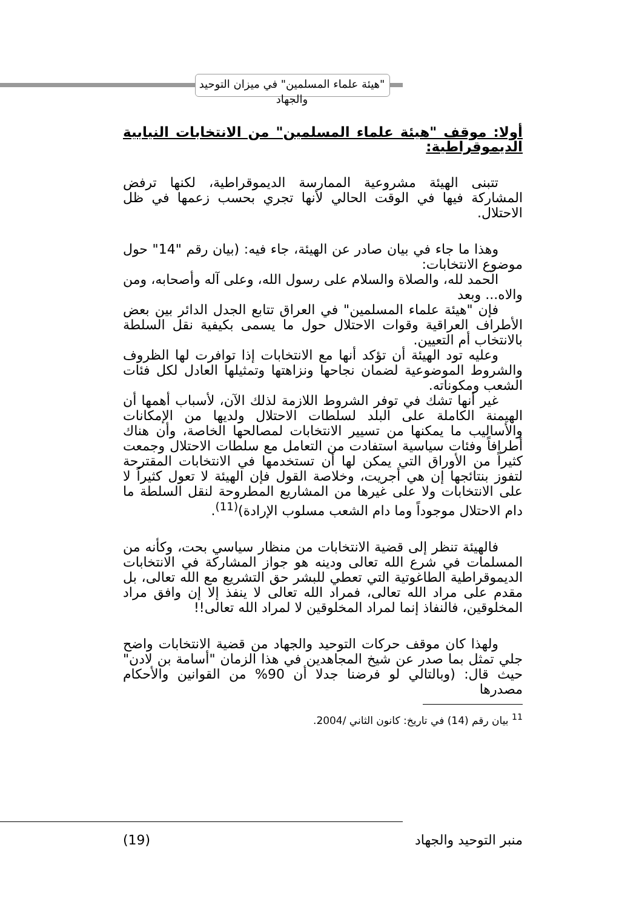"هيئة علماء المسلمين" في ميزان التوحيد والجهاد
أولا: موقف "هيئة علماء المسلمين" من الانتخابات النيابية الديموقراطية:
تتبنى الهيئة مشروعية الممارسة الديموقراطية، لكنها ترفض المشاركة فيها في الوقت الحالي لأنها تجري بحسب زعمها في ظل الاحتلال.
وهذا ما جاء في بيان صادر عن الهيئة، جاء فيه: (بيان رقم "14" حول موضوع الانتخابات:
الحمد لله، والصلاة والسلام على رسول الله، وعلى آله وأصحابه، ومن والاه... وبعد
فإن "هيئة علماء المسلمين" في العراق تتابع الجدل الدائر بين بعض الأطراف العراقية وقوات الاحتلال حول ما يسمى بكيفية نقل السلطة بالانتخاب أم التعيين.
وعليه تود الهيئة أن تؤكد أنها مع الانتخابات إذا توافرت لها الظروف والشروط الموضوعية لضمان نجاحها ونزاهتها وتمثيلها العادل لكل فئات الشعب ومكوناته.
غير أنها تشك في توفر الشروط اللازمة لذلك الآن، لأسباب أهمها أن الهيمنة الكاملة على البلد لسلطات الاحتلال ولديها من الإمكانات والأساليب ما يمكنها من تسيير الانتخابات لمصالحها الخاصة، وأن هناك أطرافاً وفئات سياسية استفادت من التعامل مع سلطات الاحتلال وجمعت كثيراً من الأوراق التي يمكن لها أن تستخدمها في الانتخابات المقترحة لتفوز بنتائجها إن هي أجريت، وخلاصة القول فإن الهيئة لا تعول كثيراً لا على الانتخابات ولا على غيرها من المشاريع المطروحة لنقل السلطة ما دام الاحتلال موجوداً وما دام الشعب مسلوب الإرادة)<sup>(11)</sup>.
فالهيئة تنظر إلى قضية الانتخابات من منظار سياسي بحت، وكأنه من المسلمات في شرع الله تعالى ودينه هو جواز المشاركة في الانتخابات الديموقراطية الطاغوتية التي تعطي للبشر حق التشريع مع الله تعالى، بل مقدم على مراد الله تعالى، فمراد الله تعالى لا ينفذ إلا إن وافق مراد المخلوقين، فالنفاذ إنما لمراد المخلوقين لا لمراد الله تعالى!!
ولهذا كان موقف حركات التوحيد والجهاد من قضية الانتخابات واضح جلي تمثل بما صدر عن شيخ المجاهدين في هذا الزمان "أسامة بن لادن" حيث قال: (وبالتالي لو فرضنا جدلا أن 90% من القوانين والأحكام مصدرها
<sup>11</sup> بيان رقم (14) في تاريخ: كانون الثاني /2004.
منبر التوحيد والجهاد (19)